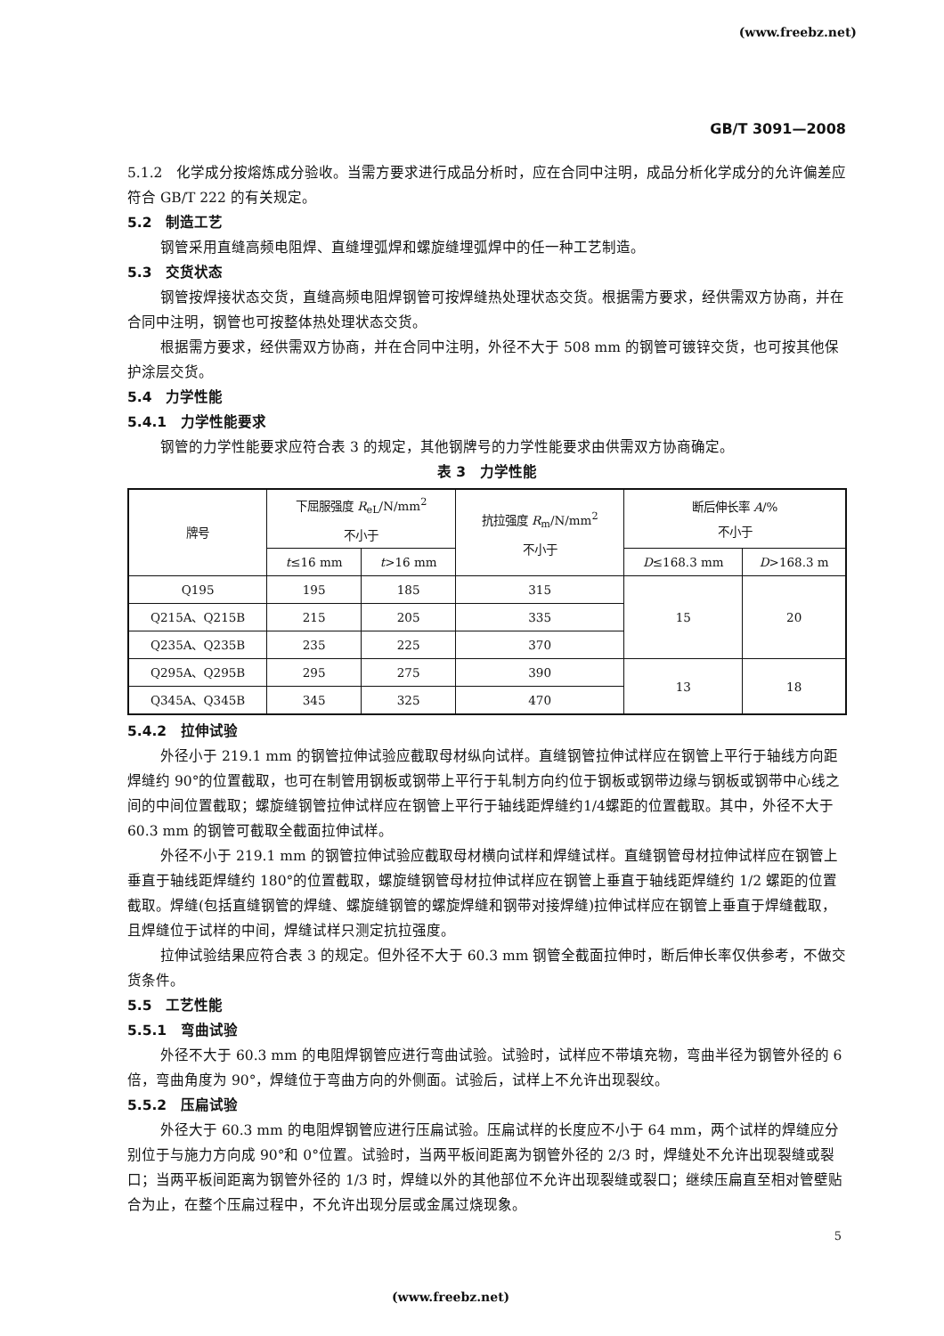(www.freebz.net)
GB/T 3091—2008
5.1.2　化学成分按熔炼成分验收。当需方要求进行成品分析时，应在合同中注明，成品分析化学成分的允许偏差应符合 GB/T 222 的有关规定。
5.2　制造工艺
钢管采用直缝高频电阻焊、直缝埋弧焊和螺旋缝埋弧焊中的任一种工艺制造。
5.3　交货状态
钢管按焊接状态交货，直缝高频电阻焊钢管可按焊缝热处理状态交货。根据需方要求，经供需双方协商，并在合同中注明，钢管也可按整体热处理状态交货。
根据需方要求，经供需双方协商，并在合同中注明，外径不大于 508 mm 的钢管可镀锌交货，也可按其他保护涂层交货。
5.4　力学性能
5.4.1　力学性能要求
钢管的力学性能要求应符合表 3 的规定，其他钢牌号的力学性能要求由供需双方协商确定。
表 3　力学性能
| 牌号 | 下屈服强度 R<sub>eL</sub>/N/mm<sup>2</sup> 不小于 | | 抗拉强度 R<sub>m</sub>/N/mm<sup>2</sup> 不小于 | 断后伸长率 A /% 不小于 | |
| --- | --- | --- | --- | --- | --- |
| | t ≤16 mm | t >16 mm | | D ≤168.3 mm | D >168.3 m |
| Q195 | 195 | 185 | 315 | 15 | 20 |
| Q215A、Q215B | 215 | 205 | 335 | | |
| Q235A、Q235B | 235 | 225 | 370 | | |
| Q295A、Q295B | 295 | 275 | 390 | 13 | 18 |
| Q345A、Q345B | 345 | 325 | 470 | | |
5.4.2　拉伸试验
外径小于 219.1 mm 的钢管拉伸试验应截取母材纵向试样。直缝钢管拉伸试样应在钢管上平行于轴线方向距焊缝约 90°的位置截取，也可在制管用钢板或钢带上平行于轧制方向约位于钢板或钢带边缘与钢板或钢带中心线之间的中间位置截取；螺旋缝钢管拉伸试样应在钢管上平行于轴线距焊缝约1/4螺距的位置截取。其中，外径不大于 60.3 mm 的钢管可截取全截面拉伸试样。
外径不小于 219.1 mm 的钢管拉伸试验应截取母材横向试样和焊缝试样。直缝钢管母材拉伸试样应在钢管上垂直于轴线距焊缝约 180°的位置截取，螺旋缝钢管母材拉伸试样应在钢管上垂直于轴线距焊缝约 1/2 螺距的位置截取。焊缝(包括直缝钢管的焊缝、螺旋缝钢管的螺旋焊缝和钢带对接焊缝)拉伸试样应在钢管上垂直于焊缝截取，且焊缝位于试样的中间，焊缝试样只测定抗拉强度。
拉伸试验结果应符合表 3 的规定。但外径不大于 60.3 mm 钢管全截面拉伸时，断后伸长率仅供参考，不做交货条件。
5.5　工艺性能
5.5.1　弯曲试验
外径不大于 60.3 mm 的电阻焊钢管应进行弯曲试验。试验时，试样应不带填充物，弯曲半径为钢管外径的 6 倍，弯曲角度为 90°，焊缝位于弯曲方向的外侧面。试验后，试样上不允许出现裂纹。
5.5.2　压扁试验
外径大于 60.3 mm 的电阻焊钢管应进行压扁试验。压扁试样的长度应不小于 64 mm，两个试样的焊缝应分别位于与施力方向成 90°和 0°位置。试验时，当两平板间距离为钢管外径的 2/3 时，焊缝处不允许出现裂缝或裂口；当两平板间距离为钢管外径的 1/3 时，焊缝以外的其他部位不允许出现裂缝或裂口；继续压扁直至相对管壁贴合为止，在整个压扁过程中，不允许出现分层或金属过烧现象。
5
(www.freebz.net)